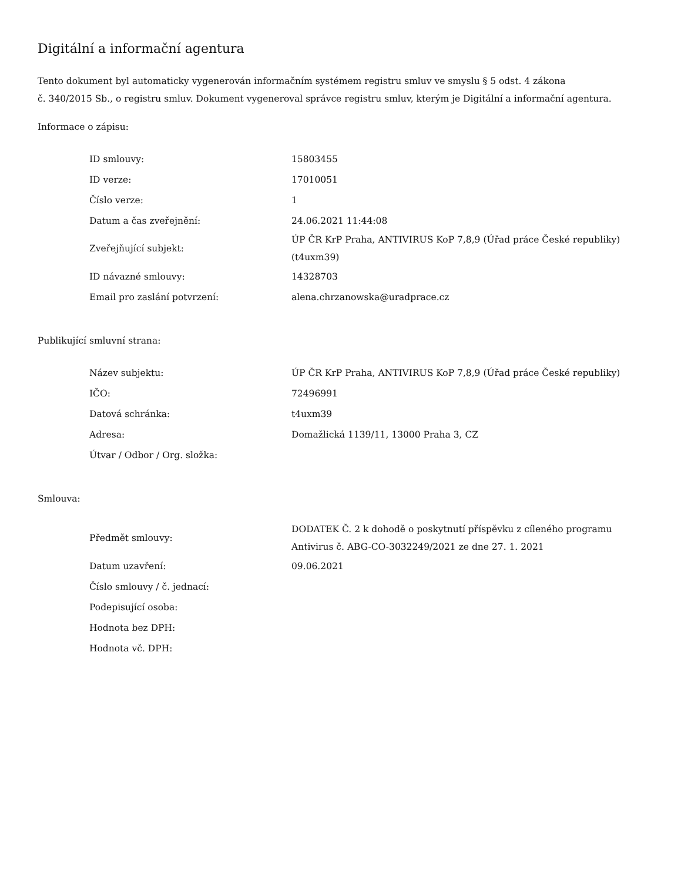Digitální a informační agentura
Tento dokument byl automaticky vygenerován informačním systémem registru smluv ve smyslu § 5 odst. 4 zákona
č. 340/2015 Sb., o registru smluv. Dokument vygeneroval správce registru smluv, kterým je Digitální a informační agentura.
Informace o zápisu:
| ID smlouvy: | 15803455 |
| ID verze: | 17010051 |
| Číslo verze: | 1 |
| Datum a čas zveřejnění: | 24.06.2021 11:44:08 |
| Zveřejňující subjekt: | ÚP ČR KrP Praha, ANTIVIRUS KoP 7,8,9 (Úřad práce České republiky) (t4uxm39) |
| ID návazné smlouvy: | 14328703 |
| Email pro zaslání potvrzení: | alena.chrzanowska@uradprace.cz |
Publikující smluvní strana:
| Název subjektu: | ÚP ČR KrP Praha, ANTIVIRUS KoP 7,8,9 (Úřad práce České republiky) |
| IČO: | 72496991 |
| Datová schránka: | t4uxm39 |
| Adresa: | Domažlická 1139/11, 13000 Praha 3, CZ |
| Útvar / Odbor / Org. složka: | |
Smlouva:
| Předmět smlouvy: | DODATEK Č. 2 k dohodě o poskytnutí příspěvku z cíleného programu Antivirus č. ABG-CO-3032249/2021 ze dne 27. 1. 2021 |
| Datum uzavření: | 09.06.2021 |
| Číslo smlouvy / č. jednací: | |
| Podepisující osoba: | |
| Hodnota bez DPH: | |
| Hodnota vč. DPH: | |